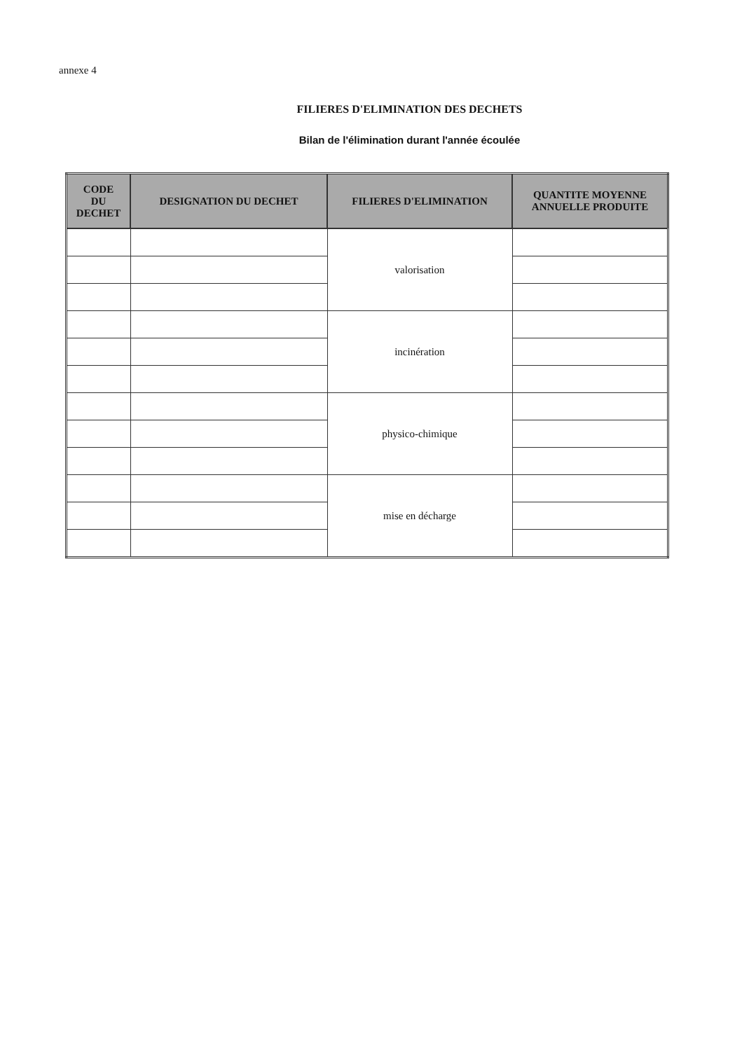annexe 4
FILIERES D'ELIMINATION DES DECHETS
Bilan de l'élimination durant l'année écoulée
| CODE DU DECHET | DESIGNATION DU DECHET | FILIERES D'ELIMINATION | QUANTITE MOYENNE ANNUELLE PRODUITE |
| --- | --- | --- | --- |
| | | valorisation | |
| | | incinération | |
| | | physico-chimique | |
| | | mise en décharge | |